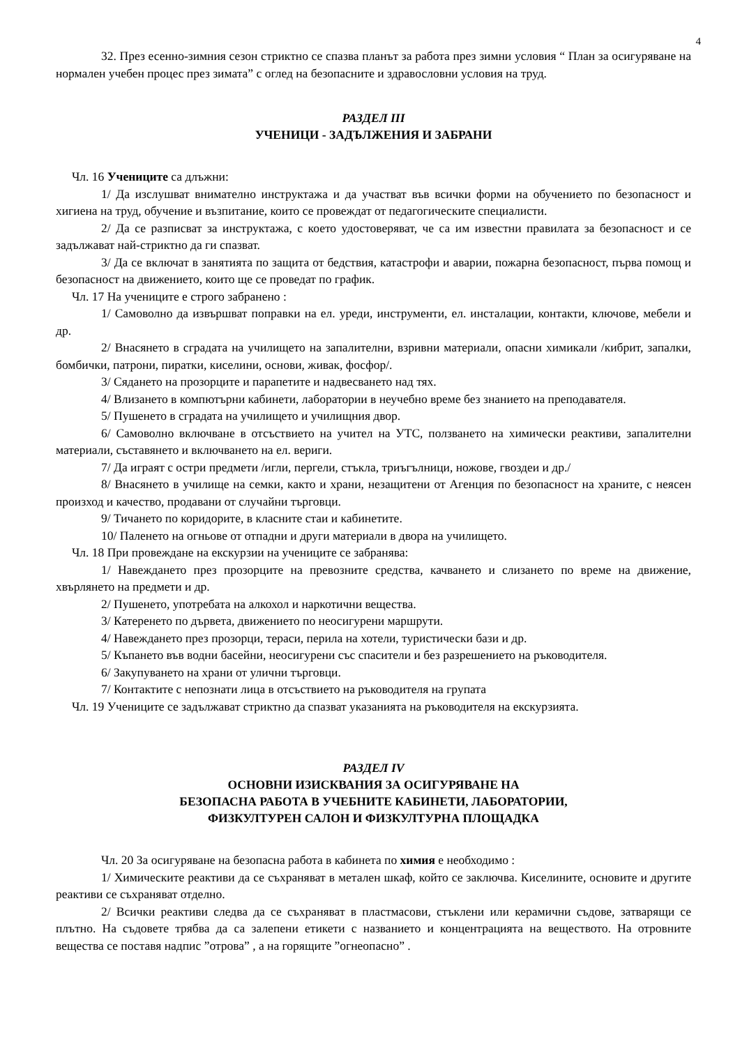4
32. През есенно-зимния сезон стриктно се спазва планът за работа през зимни условия “ План за осигуряване на нормален учебен процес през зимата” с оглед на безопасните и здравословни условия на труд.
РАЗДЕЛ III
УЧЕНИЦИ - ЗАДЪЛЖЕНИЯ И ЗАБРАНИ
Чл. 16 Учениците са длъжни:
1/ Да изслушват внимателно инструктажа и да участват във всички форми на обучението по безопасност и хигиена на труд, обучение и възпитание, които се провеждат от педагогическите специалисти.
2/ Да се разписват за инструктажа, с което удостоверяват, че са им известни правилата за безопасност и се задължават най-стриктно да ги спазват.
3/ Да се включат в занятията по защита от бедствия, катастрофи и аварии, пожарна безопасност, първа помощ и безопасност на движението, които ще се проведат по график.
Чл. 17 На учениците е строго забранено :
1/ Самоволно да извършват поправки на ел. уреди, инструменти, ел. инсталации, контакти, ключове, мебели и др.
2/ Внасянето в сградата на училището на запалителни, взривни материали, опасни химикали /кибрит, запалки, бомбички, патрони, пиратки, киселини, основи, живак, фосфор/.
3/ Сядането на прозорците и парапетите и надвесването над тях.
4/ Влизането в компютърни кабинети, лаборатории в неучебно време без знанието на преподавателя.
5/ Пушенето в сградата на училището и училищния двор.
6/ Самоволно включване в отсъствието на учител на УТС, ползването на химически реактиви, запалителни материали, съставянето и включването на ел. вериги.
7/ Да играят с остри предмети /игли, пергели, стъкла, триъгълници, ножове, гвоздеи и др./
8/ Внасянето в училище на семки, както и храни, незащитени от Агенция по безопасност на храните, с неясен произход и качество, продавани от случайни търговци.
9/ Тичането по коридорите, в класните стаи и кабинетите.
10/ Паленето на огньове от отпадни и други материали в двора на училището.
Чл. 18 При провеждане на екскурзии на учениците се забранява:
1/ Навеждането през прозорците на превозните средства, качването и слизането по време на движение, хвърлянето на предмети и др.
2/ Пушенето, употребата на алкохол и наркотични вещества.
3/ Катеренето по дървета, движението по неосигурени маршрути.
4/ Навеждането през прозорци, тераси, перила на хотели, туристически бази и др.
5/ Къпането във водни басейни, неосигурени със спасители и без разрешението на ръководителя.
6/ Закупуването на храни от улични търговци.
7/ Контактите с непознати лица в отсъствието на ръководителя на групата
Чл. 19 Учениците се задължават стриктно да спазват указанията на ръководителя на екскурзията.
РАЗДЕЛ IV
ОСНОВНИ ИЗИСКВАНИЯ ЗА ОСИГУРЯВАНЕ НА
БЕЗОПАСНА РАБОТА В УЧЕБНИТЕ КАБИНЕТИ, ЛАБОРАТОРИИ,
ФИЗКУЛТУРЕН САЛОН И ФИЗКУЛТУРНА ПЛОЩАДКА
Чл. 20 За осигуряване на безопасна работа в кабинета по химия е необходимо :
1/ Химическите реактиви да се съхраняват в метален шкаф, който се заключва. Киселините, основите и другите реактиви се съхраняват отделно.
2/ Всички реактиви следва да се съхраняват в пластмасови, стъклени или керамични съдове, затварящи се плътно. На съдовете трябва да са залепени етикети с названието и концентрацията на веществото. На отровните вещества се поставя надпис ”отрова” , а на горящите ”огнеопасно” .